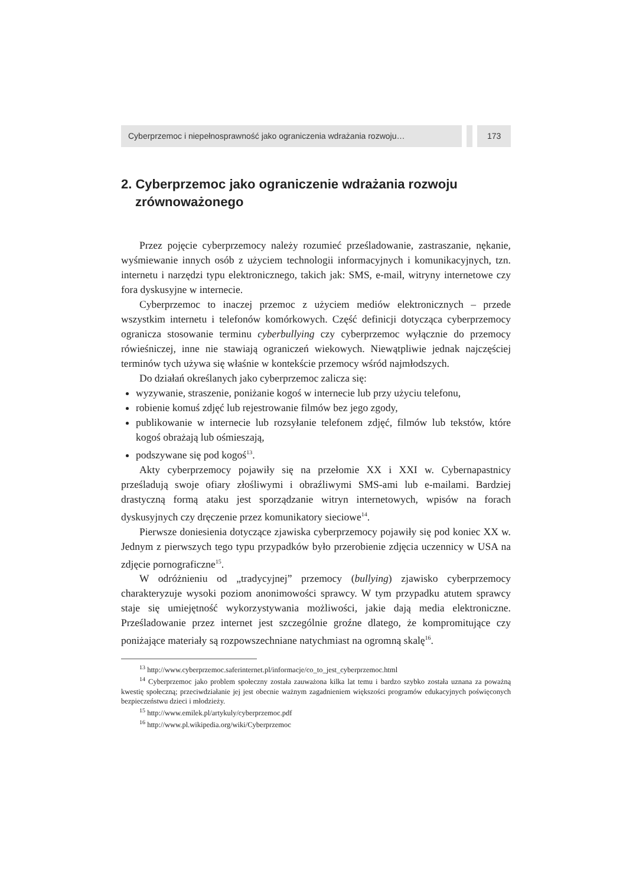Cyberprzemoc i niepełnosprawność jako ograniczenia wdrażania rozwoju…
173
2. Cyberprzemoc jako ograniczenie wdrażania rozwoju zrównoważonego
Przez pojęcie cyberprzemocy należy rozumieć prześladowanie, zastraszanie, nękanie, wyśmiewanie innych osób z użyciem technologii informacyjnych i komunikacyjnych, tzn. internetu i narzędzi typu elektronicznego, takich jak: SMS, e-mail, witryny internetowe czy fora dyskusyjne w internecie.
Cyberprzemoc to inaczej przemoc z użyciem mediów elektronicznych – przede wszystkim internetu i telefonów komórkowych. Część definicji dotycząca cyberprzemocy ogranicza stosowanie terminu cyberbullying czy cyberprzemoc wyłącznie do przemocy rówieśniczej, inne nie stawiają ograniczeń wiekowych. Niewątpliwie jednak najczęściej terminów tych używa się właśnie w kontekście przemocy wśród najmłodszych.
Do działań określanych jako cyberprzemoc zalicza się:
wyzywanie, straszenie, poniżanie kogoś w internecie lub przy użyciu telefonu,
robienie komuś zdjęć lub rejestrowanie filmów bez jego zgody,
publikowanie w internecie lub rozsyłanie telefonem zdjęć, filmów lub tekstów, które kogoś obrażają lub ośmieszają,
podszywane się pod kogoś<sup>13</sup>.
Akty cyberprzemocy pojawiły się na przełomie XX i XXI w. Cybernapastnicy prześladują swoje ofiary złośliwymi i obraźliwymi SMS-ami lub e-mailami. Bardziej drastyczną formą ataku jest sporządzanie witryn internetowych, wpisów na forach dyskusyjnych czy dręczenie przez komunikatory sieciowe<sup>14</sup>.
Pierwsze doniesienia dotyczące zjawiska cyberprzemocy pojawiły się pod koniec XX w. Jednym z pierwszych tego typu przypadków było przerobienie zdjęcia uczennicy w USA na zdjęcie pornograficzne<sup>15</sup>.
W odróżnieniu od „tradycyjnej” przemocy (bullying) zjawisko cyberprzemocy charakteryzuje wysoki poziom anonimowości sprawcy. W tym przypadku atutem sprawcy staje się umiejętność wykorzystywania możliwości, jakie dają media elektroniczne. Prześladowanie przez internet jest szczególnie groźne dlatego, że kompromitujące czy poniżające materiały są rozpowszechniane natychmiast na ogromną skalę<sup>16</sup>.
<sup>13</sup> http://www.cyberprzemoc.saferinternet.pl/informacje/co_to_jest_cyberprzemoc.html
<sup>14</sup> Cyberprzemoc jako problem społeczny została zauważona kilka lat temu i bardzo szybko została uznana za poważną kwestię społeczną; przeciwdziałanie jej jest obecnie ważnym zagadnieniem większości programów edukacyjnych poświęconych bezpieczeństwu dzieci i młodzieży.
<sup>15</sup> http://www.emilek.pl/artykuly/cyberprzemoc.pdf
<sup>16</sup> http://www.pl.wikipedia.org/wiki/Cyberprzemoc